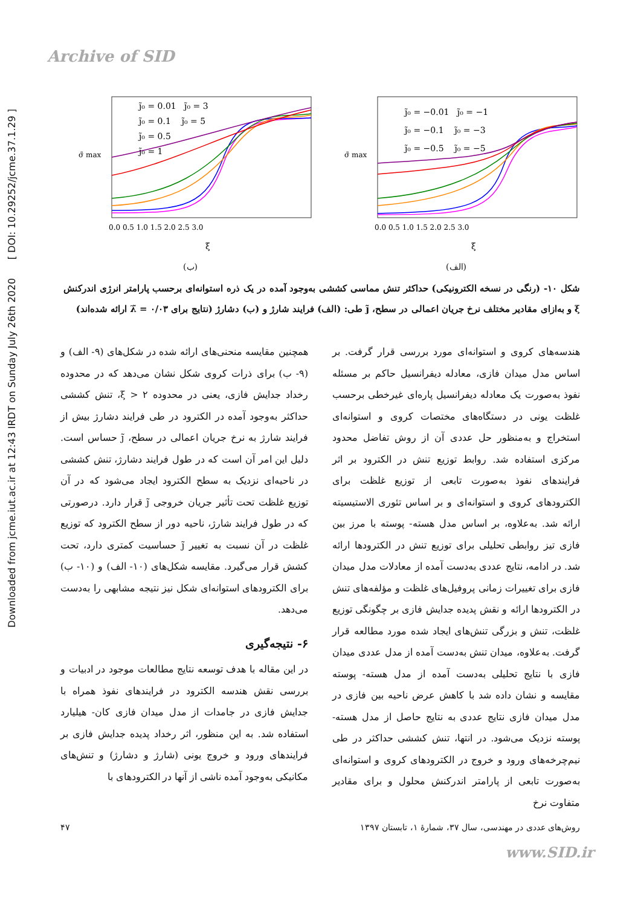Archive of SID
Downloaded from jcme.iut.ac.ir at 12:43 IRDT on Sunday July 26th 2020 [ DOI: 10.29252/jcme.37.1.29 ]
σ̃ max
j̃₀ = 0.01 j̃₀ = 3
j̃₀ = 0.1 j̃₀ = 5
j̃₀ = 0.5
j̃₀ = 1
0.0 0.5 1.0 1.5 2.0 2.5 3.0
ξ
(ب)
σ̃ max
j̃₀ = −0.01 j̃₀ = −1
j̃₀ = −0.1 j̃₀ = −3
j̃₀ = −0.5 j̃₀ = −5
0.0 0.5 1.0 1.5 2.0 2.5 3.0
ξ
(الف)
شکل ۱۰- (رنگی در نسخه الکترونیکی) حداکثر تنش مماسی کششی به‌وجود آمده در یک ذره استوانه‌ای برحسب پارامتر انرژی اندرکنش ξ و به‌ازای مقادیر مختلف نرخ جریان اعمالی در سطح، j̃ طی: (الف) فرایند شارژ و (ب) دشارژ (نتایج برای λ̃ = ۰/۰۳ ارائه شده‌اند)
همچنین مقایسه منحنی‌های ارائه شده در شکل‌های (۹- الف) و (۹- ب) برای ذرات کروی شکل نشان می‌دهد که در محدوده رخداد جدایش فازی، یعنی در محدوده ξ > ۲، تنش کششی حداکثر به‌وجود آمده در الکترود در طی فرایند دشارژ بیش از فرایند شارژ به نرخ جریان اعمالی در سطح، j̃ حساس است. دلیل این امر آن است که در طول فرایند دشارژ، تنش کششی در ناحیه‌ای نزدیک به سطح الکترود ایجاد می‌شود که در آن توزیع غلظت تحت تأثیر جریان خروجی j̃ قرار دارد. درصورتی که در طول فرایند شارژ، ناحیه دور از سطح الکترود که توزیع غلظت در آن نسبت به تغییر j̃ حساسیت کمتری دارد، تحت کشش قرار می‌گیرد. مقایسه شکل‌های (۱۰- الف) و (۱۰- ب) برای الکترودهای استوانه‌ای شکل نیز نتیجه مشابهی را به‌دست می‌دهد.
۶- نتیجه‌گیری
در این مقاله با هدف توسعه نتایج مطالعات موجود در ادبیات و بررسی نقش هندسه الکترود در فرایندهای نفوذ همراه با جدایش فازی در جامدات از مدل میدان فازی کان- هیلیارد استفاده شد. به این منظور، اثر رخداد پدیده جدایش فازی بر فرایندهای ورود و خروج یونی (شارژ و دشارژ) و تنش‌های مکانیکی به‌وجود آمده ناشی از آنها در الکترودهای با
هندسه‌های کروی و استوانه‌ای مورد بررسی قرار گرفت. بر اساس مدل میدان فازی، معادله دیفرانسیل حاکم بر مسئله نفوذ به‌صورت یک معادله دیفرانسیل پاره‌ای غیرخطی برحسب غلظت یونی در دستگاه‌های مختصات کروی و استوانه‌ای استخراج و به‌منظور حل عددی آن از روش تفاضل محدود مرکزی استفاده شد. روابط توزیع تنش در الکترود بر اثر فرایندهای نفوذ به‌صورت تابعی از توزیع غلظت برای الکترودهای کروی و استوانه‌ای و بر اساس تئوری الاستیسیته ارائه شد. به‌علاوه، بر اساس مدل هسته- پوسته با مرز بین فازی تیز روابطی تحلیلی برای توزیع تنش در الکترودها ارائه شد. در ادامه، نتایج عددی به‌دست آمده از معادلات مدل میدان فازی برای تغییرات زمانی پروفیل‌های غلظت و مؤلفه‌های تنش در الکترودها ارائه و نقش پدیده جدایش فازی بر چگونگی توزیع غلظت، تنش و بزرگی تنش‌های ایجاد شده مورد مطالعه قرار گرفت. به‌علاوه، میدان تنش به‌دست آمده از مدل عددی میدان فازی با نتایج تحلیلی به‌دست آمده از مدل هسته- پوسته مقایسه و نشان داده شد با کاهش عرض ناحیه بین فازی در مدل میدان فازی نتایج عددی به نتایج حاصل از مدل هسته- پوسته نزدیک می‌شود. در انتها، تنش کششی حداکثر در طی نیم‌چرخه‌های ورود و خروج در الکترودهای کروی و استوانه‌ای به‌صورت تابعی از پارامتر اندرکنش محلول و برای مقادیر متفاوت نرخ
روش‌های عددی در مهندسی، سال ۳۷، شمارهٔ ۱، تابستان ۱۳۹۷ ۴۷
www.SID.ir